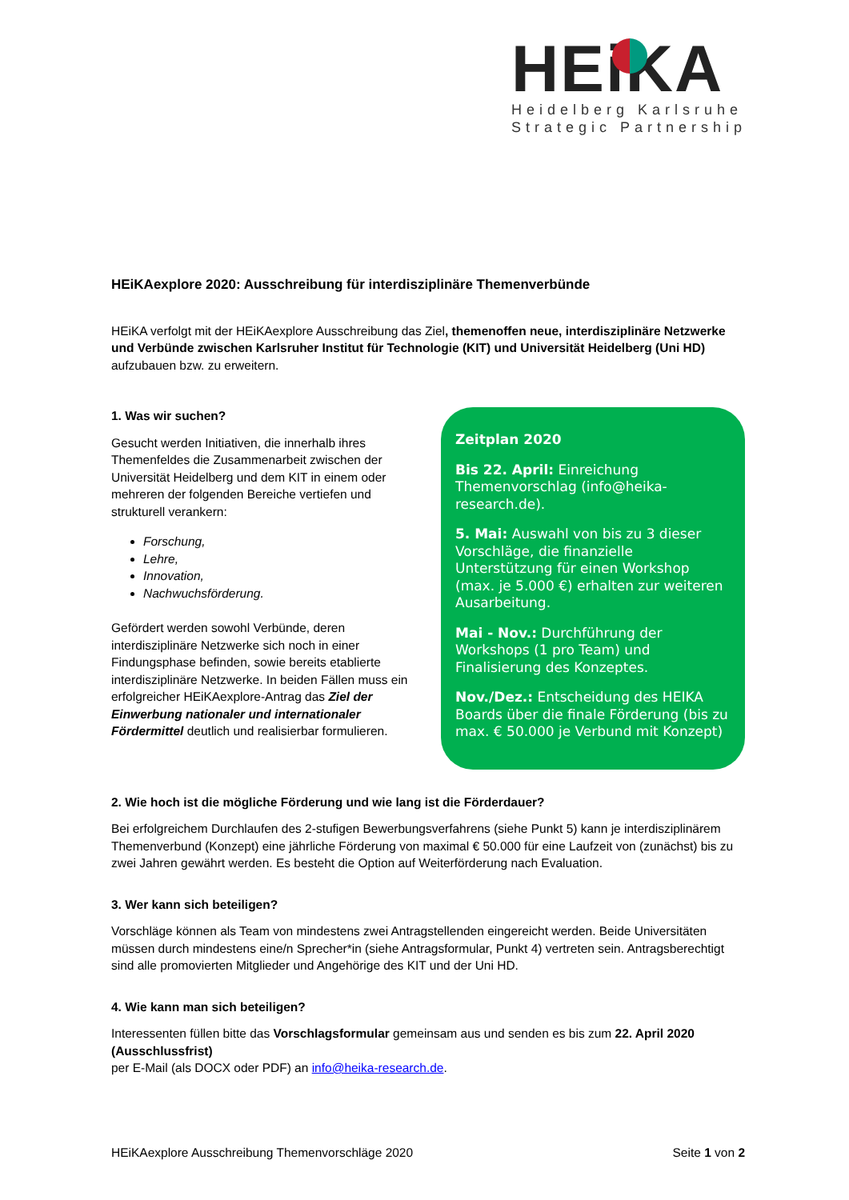HEiKA
Heidelberg Karlsruhe
Strategic Partnership
HEiKAexplore 2020: Ausschreibung für interdisziplinäre Themenverbünde
HEiKA verfolgt mit der HEiKAexplore Ausschreibung das Ziel, themenoffen neue, interdisziplinäre Netzwerke und Verbünde zwischen Karlsruher Institut für Technologie (KIT) und Universität Heidelberg (Uni HD) aufzubauen bzw. zu erweitern.
1. Was wir suchen?
Gesucht werden Initiativen, die innerhalb ihres Themenfeldes die Zusammenarbeit zwischen der Universität Heidelberg und dem KIT in einem oder mehreren der folgenden Bereiche vertiefen und strukturell verankern:
Forschung,
Lehre,
Innovation,
Nachwuchsförderung.
Gefördert werden sowohl Verbünde, deren interdisziplinäre Netzwerke sich noch in einer Findungsphase befinden, sowie bereits etablierte interdisziplinäre Netzwerke. In beiden Fällen muss ein erfolgreicher HEiKAexplore-Antrag das Ziel der Einwerbung nationaler und internationaler Fördermittel deutlich und realisierbar formulieren.
Zeitplan 2020
Bis 22. April: Einreichung Themenvorschlag (info@heika-research.de).
5. Mai: Auswahl von bis zu 3 dieser Vorschläge, die finanzielle Unterstützung für einen Workshop (max. je 5.000 €) erhalten zur weiteren Ausarbeitung.
Mai - Nov.: Durchführung der Workshops (1 pro Team) und Finalisierung des Konzeptes.
Nov./Dez.: Entscheidung des HEIKA Boards über die finale Förderung (bis zu max. € 50.000 je Verbund mit Konzept)
2. Wie hoch ist die mögliche Förderung und wie lang ist die Förderdauer?
Bei erfolgreichem Durchlaufen des 2-stufigen Bewerbungsverfahrens (siehe Punkt 5) kann je interdisziplinärem Themenverbund (Konzept) eine jährliche Förderung von maximal € 50.000 für eine Laufzeit von (zunächst) bis zu zwei Jahren gewährt werden. Es besteht die Option auf Weiterförderung nach Evaluation.
3. Wer kann sich beteiligen?
Vorschläge können als Team von mindestens zwei Antragstellenden eingereicht werden. Beide Universitäten müssen durch mindestens eine/n Sprecher*in (siehe Antragsformular, Punkt 4) vertreten sein. Antragsberechtigt sind alle promovierten Mitglieder und Angehörige des KIT und der Uni HD.
4. Wie kann man sich beteiligen?
Interessenten füllen bitte das Vorschlagsformular gemeinsam aus und senden es bis zum 22. April 2020 (Ausschlussfrist)
per E-Mail (als DOCX oder PDF) an info@heika-research.de.
HEiKAexplore Ausschreibung Themenvorschläge 2020 Seite 1 von 2